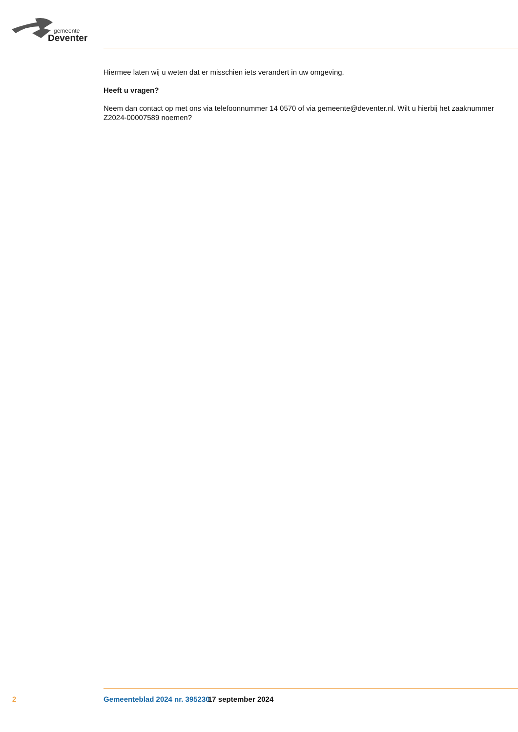gemeente
Deventer
Hiermee laten wij u weten dat er misschien iets verandert in uw omgeving.
Heeft u vragen?
Neem dan contact op met ons via telefoonnummer 14 0570 of via gemeente@deventer.nl. Wilt u hierbij het zaaknummer Z2024-00007589 noemen?
2 Gemeenteblad 2024 nr. 395230 17 september 2024